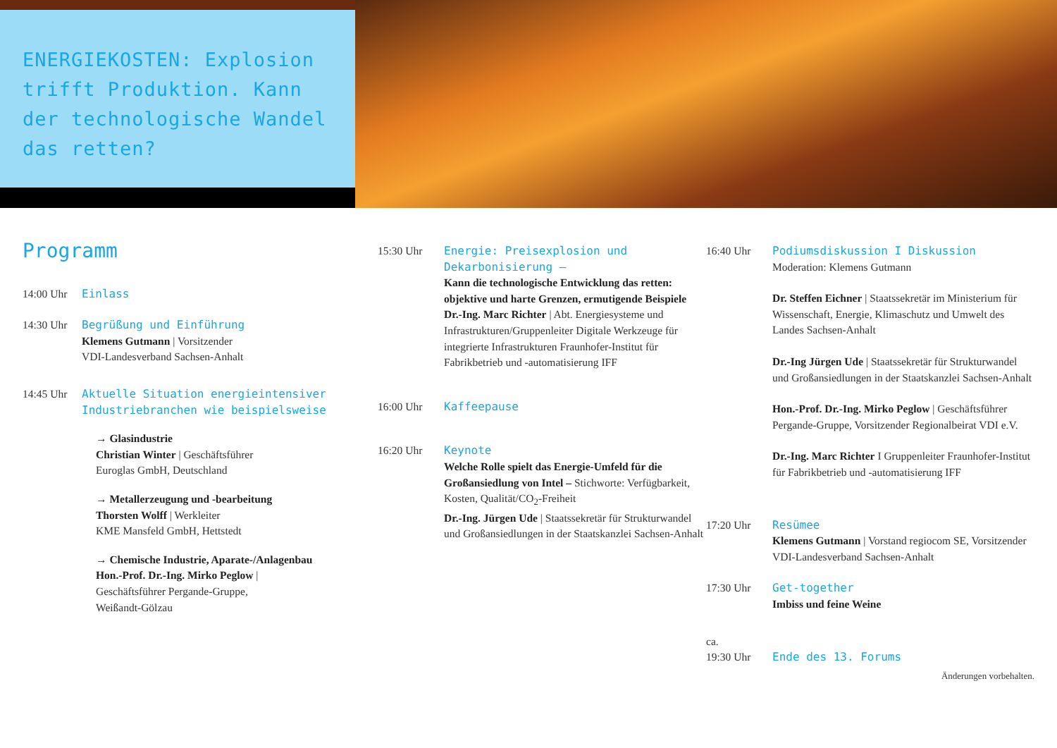ENERGIEKOSTEN: Explosion trifft Produktion. Kann der technologische Wandel das retten?
Programm
14:00 Uhr Einlass
14:30 Uhr Begrüßung und Einführung
Klemens Gutmann | Vorsitzender
VDI-Landesverband Sachsen-Anhalt
14:45 Uhr Aktuelle Situation energieintensiver Industriebranchen wie beispielsweise
→ Glasindustrie
Christian Winter | Geschäftsführer
Euroglas GmbH, Deutschland
→ Metallerzeugung und -bearbeitung
Thorsten Wolff | Werkleiter
KME Mansfeld GmbH, Hettstedt
→ Chemische Industrie, Aparate-/Anlagenbau
Hon.-Prof. Dr.-Ing. Mirko Peglow |
Geschäftsführer Pergande-Gruppe,
Weißandt-Gölzau
15:30 Uhr Energie: Preisexplosion und Dekarbonisierung –
Kann die technologische Entwicklung das retten: objektive und harte Grenzen, ermutigende Beispiele
Dr.-Ing. Marc Richter | Abt. Energiesysteme und Infrastrukturen/Gruppenleiter Digitale Werkzeuge für integrierte Infrastrukturen Fraunhofer-Institut für Fabrikbetrieb und -automatisierung IFF
16:00 Uhr Kaffeepause
16:20 Uhr Keynote
Welche Rolle spielt das Energie-Umfeld für die Großansiedlung von Intel – Stichworte: Verfügbarkeit, Kosten, Qualität/CO<sub>2</sub>-Freiheit
Dr.-Ing. Jürgen Ude | Staatssekretär für Strukturwandel und Großansiedlungen in der Staatskanzlei Sachsen-Anhalt
16:40 Uhr Podiumsdiskussion I Diskussion
Moderation: Klemens Gutmann
Dr. Steffen Eichner | Staatssekretär im Ministerium für Wissenschaft, Energie, Klimaschutz und Umwelt des Landes Sachsen-Anhalt
Dr.-Ing Jürgen Ude | Staatssekretär für Strukturwandel und Großansiedlungen in der Staatskanzlei Sachsen-Anhalt
Hon.-Prof. Dr.-Ing. Mirko Peglow | Geschäftsführer Pergande-Gruppe, Vorsitzender Regionalbeirat VDI e.V.
Dr.-Ing. Marc Richter I Gruppenleiter Fraunhofer-Institut für Fabrikbetrieb und -automatisierung IFF
17:20 Uhr Resümee
Klemens Gutmann | Vorstand regiocom SE, Vorsitzender VDI-Landesverband Sachsen-Anhalt
17:30 Uhr Get-together
Imbiss und feine Weine
ca.
19:30 Uhr
Ende des 13. Forums
Änderungen vorbehalten.